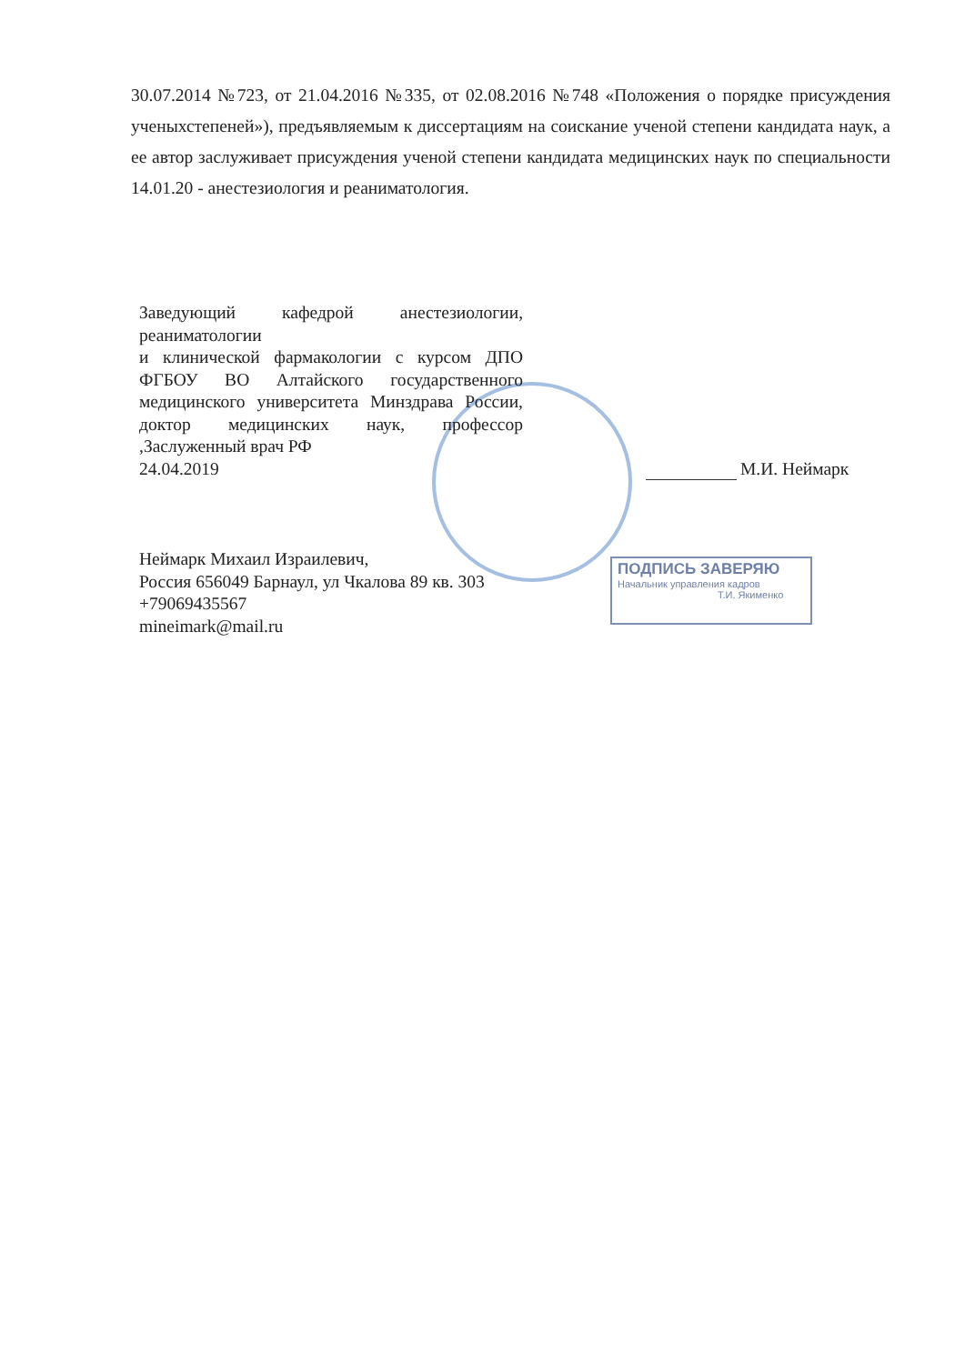30.07.2014 №723, от 21.04.2016 №335, от 02.08.2016 №748 «Положения о порядке присуждения ученыхстепеней»), предъявляемым к диссертациям на соискание ученой степени кандидата наук, а ее автор заслуживает присуждения ученой степени кандидата медицинских наук по специальности 14.01.20 - анестезиология и реаниматология.
Заведующий кафедрой анестезиологии, реаниматологии
и клинической фармакологии с курсом ДПО ФГБОУ ВО Алтайского государственного медицинского университета Минздрава России, доктор медицинских наук, профессор ,Заслуженный врач РФ
24.04.2019
М.И. Неймарк
Неймарк Михаил Израилевич,
Россия 656049 Барнаул, ул Чкалова 89 кв. 303
+79069435567
mineimark@mail.ru
ПОДПИСЬ ЗАВЕРЯЮ
Начальник управления кадров
Т.И. Якименко